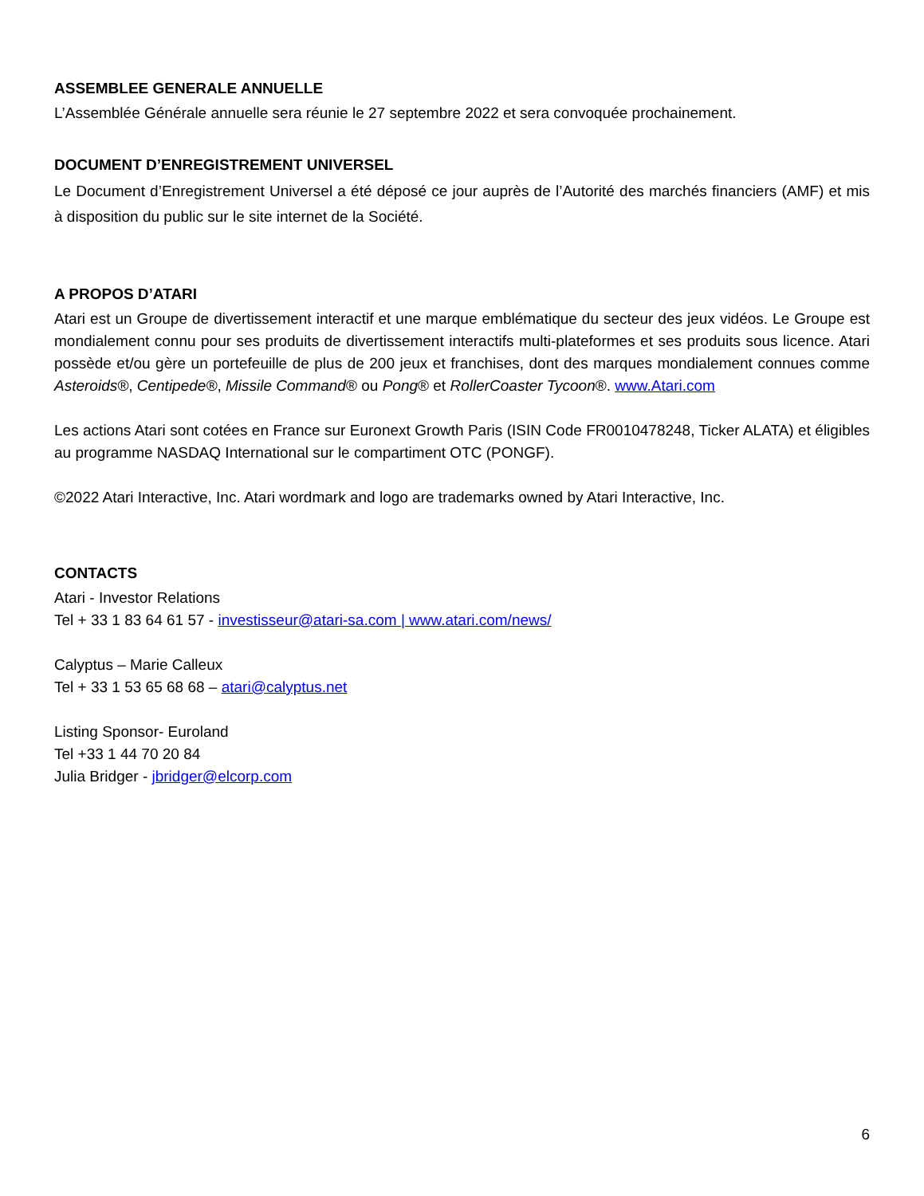ASSEMBLEE GENERALE ANNUELLE
L’Assemblée Générale annuelle sera réunie le 27 septembre 2022 et sera convoquée prochainement.
DOCUMENT D’ENREGISTREMENT UNIVERSEL
Le Document d’Enregistrement Universel a été déposé ce jour auprès de l’Autorité des marchés financiers (AMF) et mis à disposition du public sur le site internet de la Société.
A PROPOS D’ATARI
Atari est un Groupe de divertissement interactif et une marque emblématique du secteur des jeux vidéos. Le Groupe est mondialement connu pour ses produits de divertissement interactifs multi-plateformes et ses produits sous licence. Atari possède et/ou gère un portefeuille de plus de 200 jeux et franchises, dont des marques mondialement connues comme Asteroids®, Centipede®, Missile Command® ou Pong® et RollerCoaster Tycoon®. www.Atari.com
Les actions Atari sont cotées en France sur Euronext Growth Paris (ISIN Code FR0010478248, Ticker ALATA) et éligibles au programme NASDAQ International sur le compartiment OTC (PONGF).
©2022 Atari Interactive, Inc. Atari wordmark and logo are trademarks owned by Atari Interactive, Inc.
CONTACTS
Atari - Investor Relations
Tel + 33 1 83 64 61 57 - investisseur@atari-sa.com | www.atari.com/news/
Calyptus – Marie Calleux
Tel + 33 1 53 65 68 68 – atari@calyptus.net
Listing Sponsor- Euroland
Tel +33 1 44 70 20 84
Julia Bridger - jbridger@elcorp.com
6